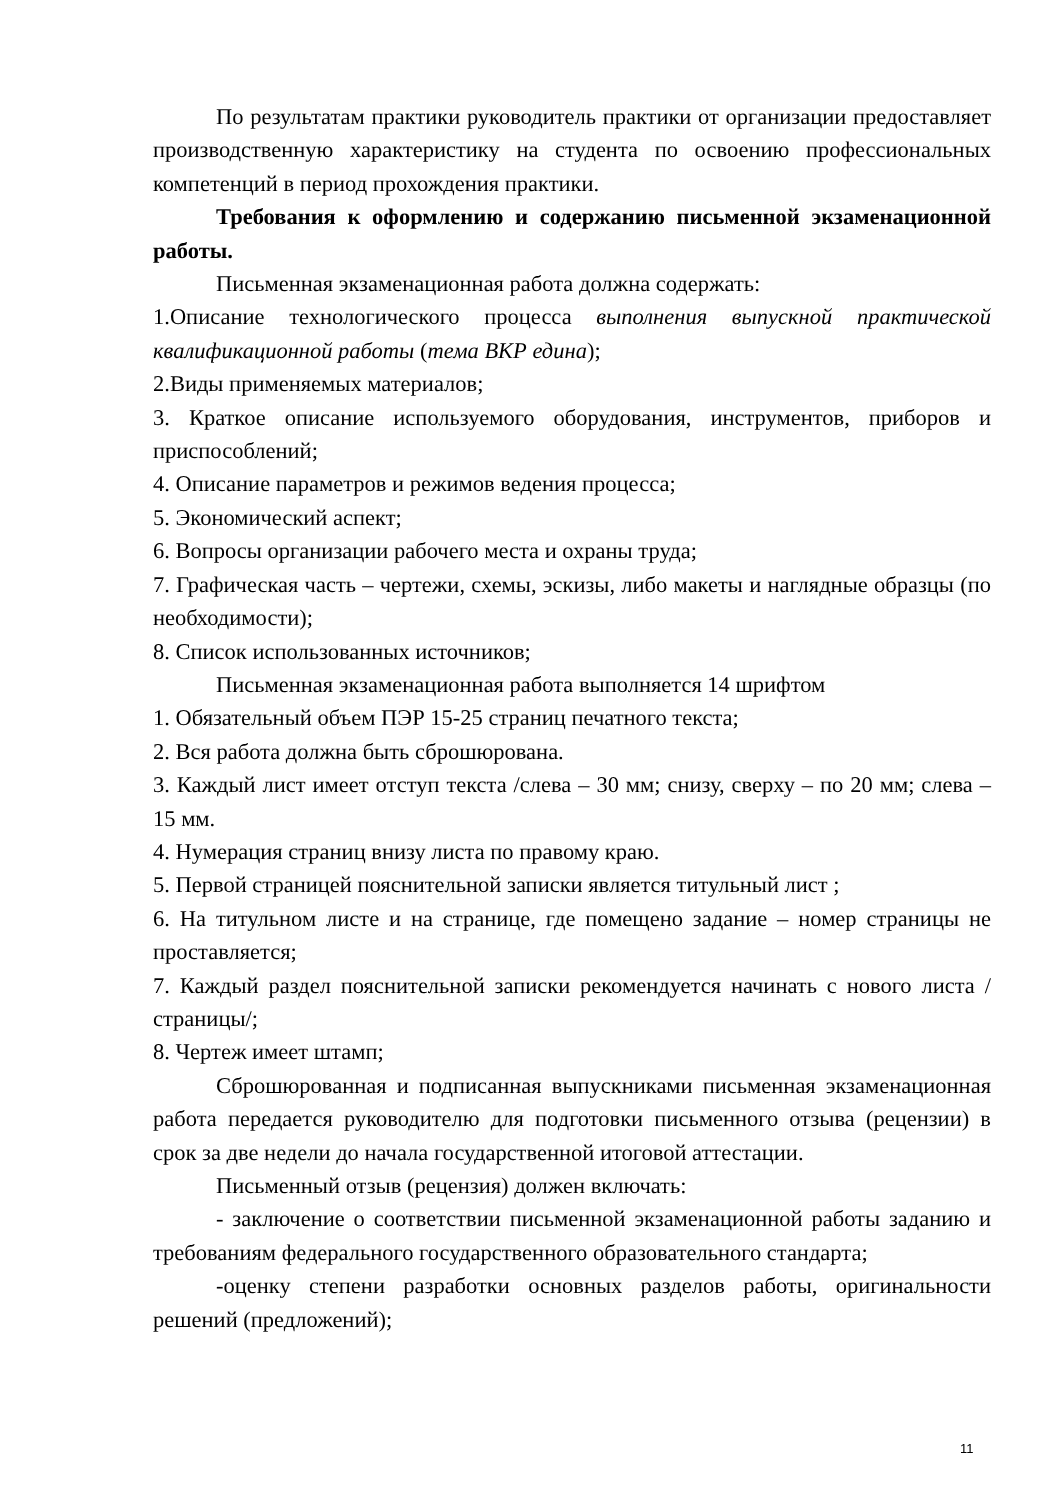По результатам практики руководитель практики от организации предоставляет производственную характеристику на студента по освоению профессиональных компетенций в период прохождения практики.
Требования к оформлению и содержанию письменной экзаменационной работы.
Письменная экзаменационная работа должна содержать:
1.Описание технологического процесса выполнения выпускной практической квалификационной работы (тема ВКР едина);
2.Виды применяемых материалов;
3. Краткое описание используемого оборудования, инструментов, приборов и приспособлений;
4. Описание параметров и режимов ведения процесса;
5. Экономический аспект;
6. Вопросы организации рабочего места и охраны труда;
7. Графическая часть – чертежи, схемы, эскизы, либо макеты и наглядные образцы (по необходимости);
8. Список использованных источников;
Письменная экзаменационная работа выполняется 14 шрифтом
1. Обязательный объем ПЭР 15-25 страниц печатного текста;
2. Вся работа должна быть сброшюрована.
3. Каждый лист имеет отступ текста /слева – 30 мм; снизу, сверху – по 20 мм; слева – 15 мм.
4. Нумерация страниц внизу листа по правому краю.
5. Первой страницей пояснительной записки является титульный лист ;
6. На титульном листе и на странице, где помещено задание – номер страницы не проставляется;
7. Каждый раздел пояснительной записки рекомендуется начинать с нового листа /страницы/;
8. Чертеж имеет штамп;
Сброшюрованная и подписанная выпускниками письменная экзаменационная работа передается руководителю для подготовки письменного отзыва (рецензии) в срок за две недели до начала государственной итоговой аттестации.
Письменный отзыв (рецензия) должен включать:
- заключение о соответствии письменной экзаменационной работы заданию и требованиям федерального государственного образовательного стандарта;
-оценку степени разработки основных разделов работы, оригинальности решений (предложений);
11